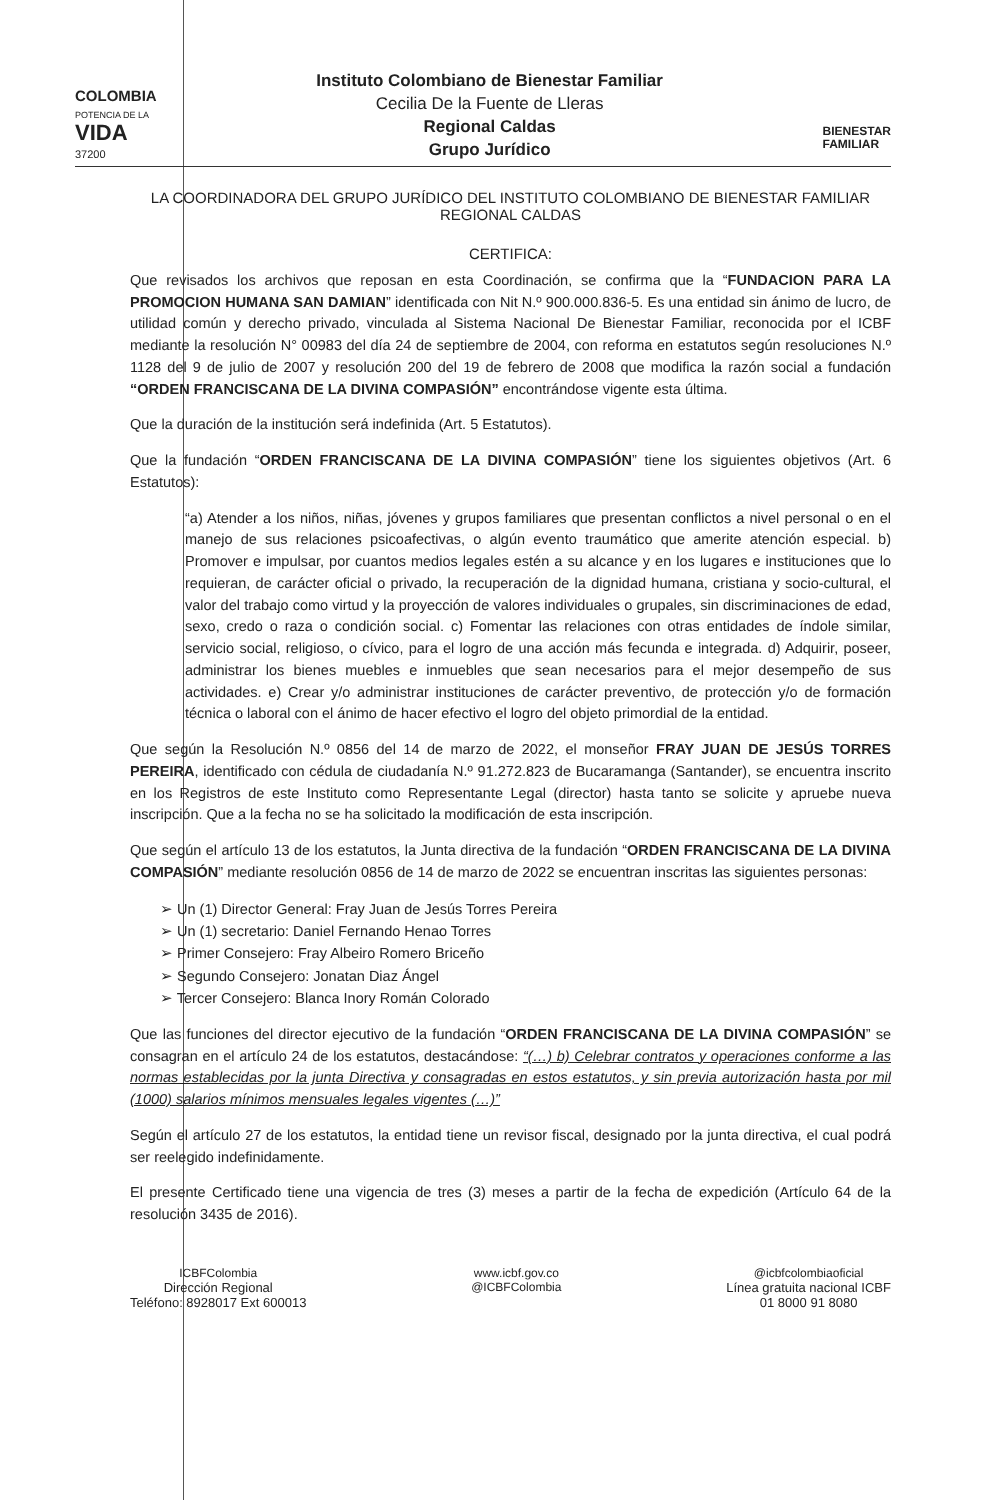COLOMBIA
POTENCIA DE LA
VIDA
37200
Instituto Colombiano de Bienestar Familiar
Cecilia De la Fuente de Lleras
Regional Caldas
Grupo Jurídico
BIENESTAR
FAMILIAR
LA COORDINADORA DEL GRUPO JURÍDICO DEL INSTITUTO COLOMBIANO DE BIENESTAR FAMILIAR
REGIONAL CALDAS
CERTIFICA:
Que revisados los archivos que reposan en esta Coordinación, se confirma que la “FUNDACION PARA LA PROMOCION HUMANA SAN DAMIAN” identificada con Nit N.º 900.000.836-5. Es una entidad sin ánimo de lucro, de utilidad común y derecho privado, vinculada al Sistema Nacional De Bienestar Familiar, reconocida por el ICBF mediante la resolución N° 00983 del día 24 de septiembre de 2004, con reforma en estatutos según resoluciones N.º 1128 del 9 de julio de 2007 y resolución 200 del 19 de febrero de 2008 que modifica la razón social a fundación “ORDEN FRANCISCANA DE LA DIVINA COMPASIÓN” encontrándose vigente esta última.
Que la duración de la institución será indefinida (Art. 5 Estatutos).
Que la fundación “ORDEN FRANCISCANA DE LA DIVINA COMPASIÓN” tiene los siguientes objetivos (Art. 6 Estatutos):
“a) Atender a los niños, niñas, jóvenes y grupos familiares que presentan conflictos a nivel personal o en el manejo de sus relaciones psicoafectivas, o algún evento traumático que amerite atención especial. b) Promover e impulsar, por cuantos medios legales estén a su alcance y en los lugares e instituciones que lo requieran, de carácter oficial o privado, la recuperación de la dignidad humana, cristiana y socio-cultural, el valor del trabajo como virtud y la proyección de valores individuales o grupales, sin discriminaciones de edad, sexo, credo o raza o condición social. c) Fomentar las relaciones con otras entidades de índole similar, servicio social, religioso, o cívico, para el logro de una acción más fecunda e integrada. d) Adquirir, poseer, administrar los bienes muebles e inmuebles que sean necesarios para el mejor desempeño de sus actividades. e) Crear y/o administrar instituciones de carácter preventivo, de protección y/o de formación técnica o laboral con el ánimo de hacer efectivo el logro del objeto primordial de la entidad.
Que según la Resolución N.º 0856 del 14 de marzo de 2022, el monseñor FRAY JUAN DE JESÚS TORRES PEREIRA, identificado con cédula de ciudadanía N.º 91.272.823 de Bucaramanga (Santander), se encuentra inscrito en los Registros de este Instituto como Representante Legal (director) hasta tanto se solicite y apruebe nueva inscripción. Que a la fecha no se ha solicitado la modificación de esta inscripción.
Que según el artículo 13 de los estatutos, la Junta directiva de la fundación “ORDEN FRANCISCANA DE LA DIVINA COMPASIÓN” mediante resolución 0856 de 14 de marzo de 2022 se encuentran inscritas las siguientes personas:
➢ Un (1) Director General: Fray Juan de Jesús Torres Pereira
➢ Un (1) secretario: Daniel Fernando Henao Torres
➢ Primer Consejero: Fray Albeiro Romero Briceño
➢ Segundo Consejero: Jonatan Diaz Ángel
➢ Tercer Consejero: Blanca Inory Román Colorado
Que las funciones del director ejecutivo de la fundación “ORDEN FRANCISCANA DE LA DIVINA COMPASIÓN” se consagran en el artículo 24 de los estatutos, destacándose: “(…) b) Celebrar contratos y operaciones conforme a las normas establecidas por la junta Directiva y consagradas en estos estatutos, y sin previa autorización hasta por mil (1000) salarios mínimos mensuales legales vigentes (…)”
Según el artículo 27 de los estatutos, la entidad tiene un revisor fiscal, designado por la junta directiva, el cual podrá ser reelegido indefinidamente.
El presente Certificado tiene una vigencia de tres (3) meses a partir de la fecha de expedición (Artículo 64 de la resolución 3435 de 2016).
ICBFColombia
Dirección Regional
Teléfono: 8928017 Ext 600013
www.icbf.gov.co
@ICBFColombia
@icbfcolombiaoficial
Línea gratuita nacional ICBF
01 8000 91 8080